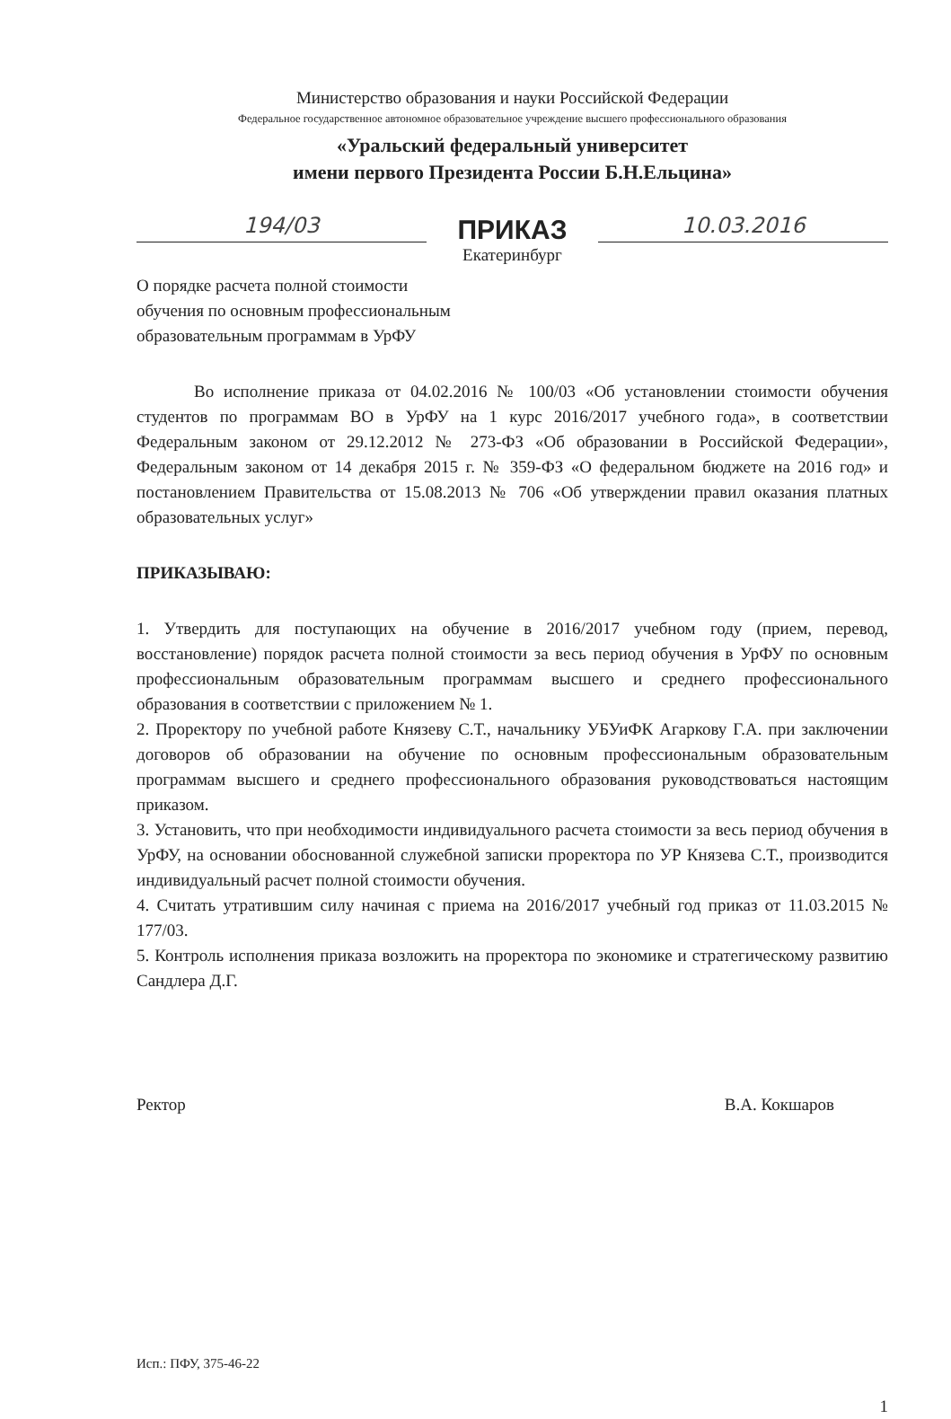Министерство образования и науки Российской Федерации
Федеральное государственное автономное образовательное учреждение высшего профессионального образования
«Уральский федеральный университет
имени первого Президента России Б.Н.Ельцина»
194/03
ПРИКАЗ
10.03.2016
Екатеринбург
О порядке расчета полной стоимости
обучения по основным профессиональным
образовательным программам в УрФУ
Во исполнение приказа от 04.02.2016 № 100/03 «Об установлении стоимости обучения студентов по программам ВО в УрФУ на 1 курс 2016/2017 учебного года», в соответствии Федеральным законом от 29.12.2012 № 273-ФЗ «Об образовании в Российской Федерации», Федеральным законом от 14 декабря 2015 г. № 359-ФЗ «О федеральном бюджете на 2016 год» и постановлением Правительства от 15.08.2013 № 706 «Об утверждении правил оказания платных образовательных услуг»
ПРИКАЗЫВАЮ:
1. Утвердить для поступающих на обучение в 2016/2017 учебном году (прием, перевод, восстановление) порядок расчета полной стоимости за весь период обучения в УрФУ по основным профессиональным образовательным программам высшего и среднего профессионального образования в соответствии с приложением № 1.
2. Проректору по учебной работе Князеву С.Т., начальнику УБУиФК Агаркову Г.А. при заключении договоров об образовании на обучение по основным профессиональным образовательным программам высшего и среднего профессионального образования руководствоваться настоящим приказом.
3. Установить, что при необходимости индивидуального расчета стоимости за весь период обучения в УрФУ, на основании обоснованной служебной записки проректора по УР Князева С.Т., производится индивидуальный расчет полной стоимости обучения.
4. Считать утратившим силу начиная с приема на 2016/2017 учебный год приказ от 11.03.2015 № 177/03.
5. Контроль исполнения приказа возложить на проректора по экономике и стратегическому развитию Сандлера Д.Г.
Ректор В.А. Кокшаров
Исп.: ПФУ, 375-46-22
1